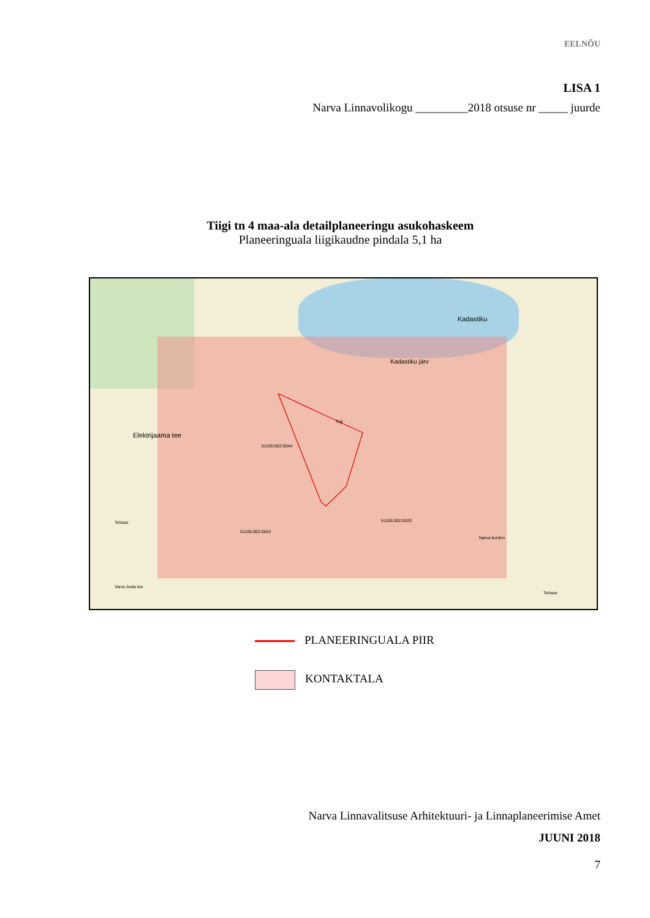EELNÕU
LISA 1
Narva Linnavolikogu _________2018 otsuse nr _____ juurde
Tiigi tn 4 maa-ala detailplaneeringu asukohaskeem
Planeeringuala liigikaudne pindala 5,1 ha
Kadastiku
Tiigi
Kadastiku järv
Elektrijaama tee
Tehase
Vana-Joala tee
Tehase
Narva kordon
51105:002:0044
51105:002:0043
51105:002:0033
PLANEERINGUALA PIIR
KONTAKTALA
Narva Linnavalitsuse Arhitektuuri- ja Linnaplaneerimise Amet
JUUNI 2018
7